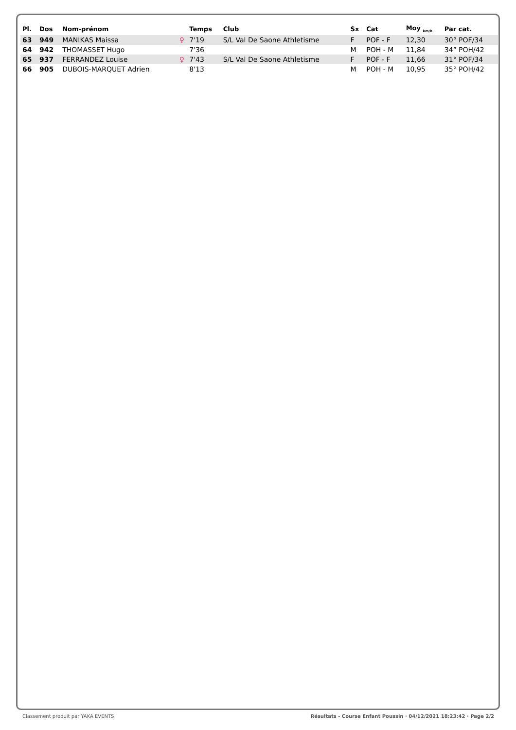| Pl. | Dos | Nom-prénom | | Temps | Club | Sx | Cat | Moy <sub>km/h</sub> | Par cat. |
| --- | --- | --- | --- | --- | --- | --- | --- | --- | --- |
| 63 | 949 | MANIKAS Maissa | ♀ | 7'19 | S/L Val De Saone Athletisme | F | POF - F | 12,30 | 30° POF/34 |
| 64 | 942 | THOMASSET Hugo | | 7'36 | | M | POH - M | 11,84 | 34° POH/42 |
| 65 | 937 | FERRANDEZ Louise | ♀ | 7'43 | S/L Val De Saone Athletisme | F | POF - F | 11,66 | 31° POF/34 |
| 66 | 905 | DUBOIS-MARQUET Adrien | | 8'13 | | M | POH - M | 10,95 | 35° POH/42 |
Classement produit par YAKA EVENTS Résultats - Course Enfant Poussin · 04/12/2021 18:23:42 · Page 2/2